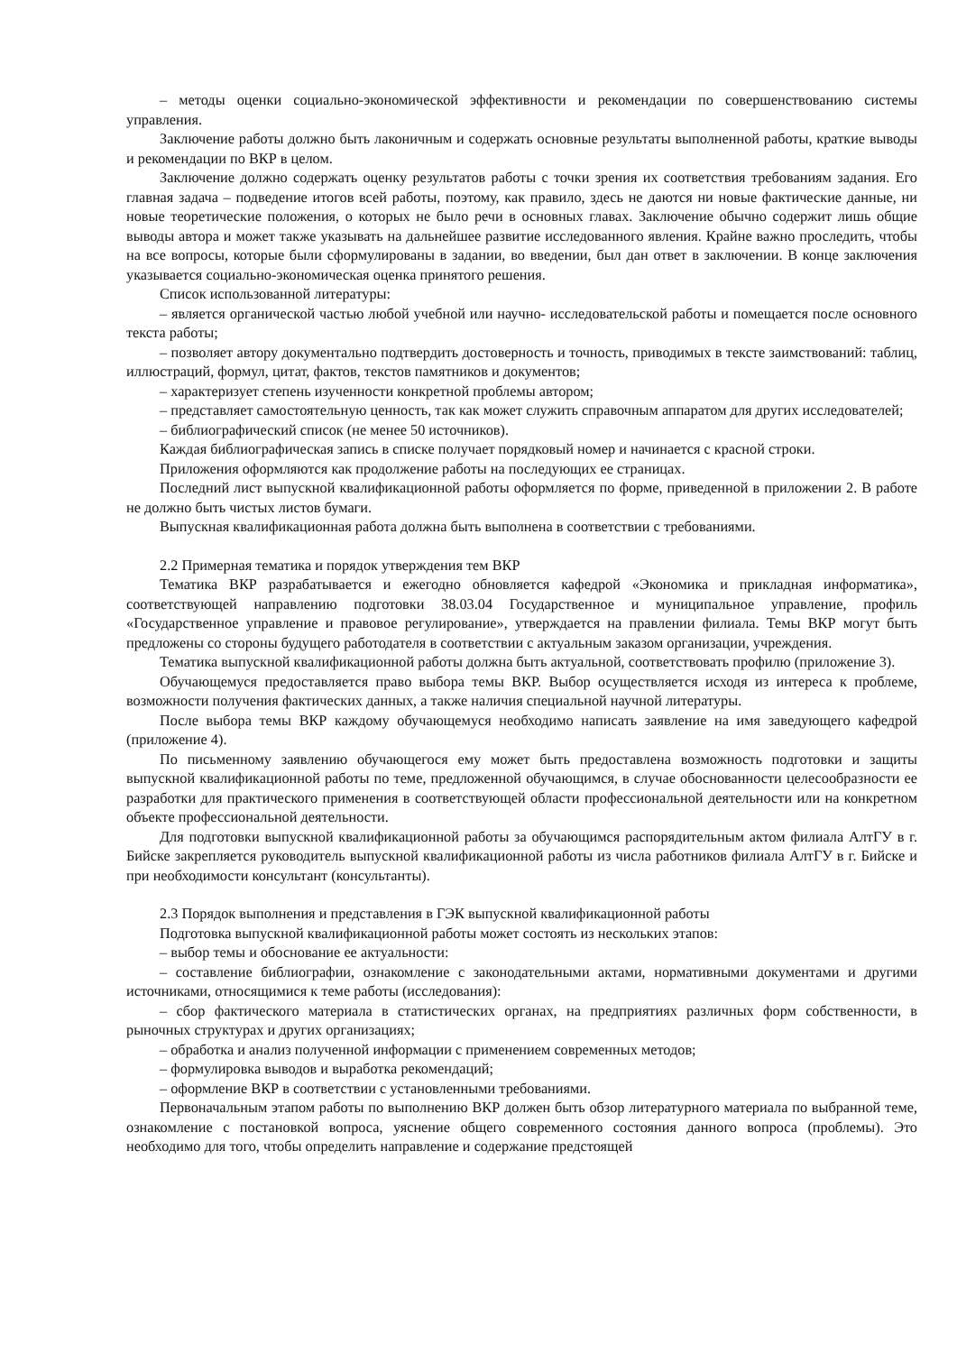– методы оценки социально-экономической эффективности и рекомендации по совершенствованию системы управления.
Заключение работы должно быть лаконичным и содержать основные результаты выполненной работы, краткие выводы и рекомендации по ВКР в целом.
Заключение должно содержать оценку результатов работы с точки зрения их соответствия требованиям задания. Его главная задача – подведение итогов всей работы, поэтому, как правило, здесь не даются ни новые фактические данные, ни новые теоретические положения, о которых не было речи в основных главах. Заключение обычно содержит лишь общие выводы автора и может также указывать на дальнейшее развитие исследованного явления. Крайне важно проследить, чтобы на все вопросы, которые были сформулированы в задании, во введении, был дан ответ в заключении. В конце заключения указывается социально-экономическая оценка принятого решения.
Список использованной литературы:
– является органической частью любой учебной или научно- исследовательской работы и помещается после основного текста работы;
– позволяет автору документально подтвердить достоверность и точность, приводимых в тексте заимствований: таблиц, иллюстраций, формул, цитат, фактов, текстов памятников и документов;
– характеризует степень изученности конкретной проблемы автором;
– представляет самостоятельную ценность, так как может служить справочным аппаратом для других исследователей;
– библиографический список (не менее 50 источников).
Каждая библиографическая запись в списке получает порядковый номер и начинается с красной строки.
Приложения оформляются как продолжение работы на последующих ее страницах.
Последний лист выпускной квалификационной работы оформляется по форме, приведенной в приложении 2. В работе не должно быть чистых листов бумаги.
Выпускная квалификационная работа должна быть выполнена в соответствии с требованиями.
2.2 Примерная тематика и порядок утверждения тем ВКР
Тематика ВКР разрабатывается и ежегодно обновляется кафедрой «Экономика и прикладная информатика», соответствующей направлению подготовки 38.03.04 Государственное и муниципальное управление, профиль «Государственное управление и правовое регулирование», утверждается на правлении филиала. Темы ВКР могут быть предложены со стороны будущего работодателя в соответствии с актуальным заказом организации, учреждения.
Тематика выпускной квалификационной работы должна быть актуальной, соответствовать профилю (приложение 3).
Обучающемуся предоставляется право выбора темы ВКР. Выбор осуществляется исходя из интереса к проблеме, возможности получения фактических данных, а также наличия специальной научной литературы.
После выбора темы ВКР каждому обучающемуся необходимо написать заявление на имя заведующего кафедрой (приложение 4).
По письменному заявлению обучающегося ему может быть предоставлена возможность подготовки и защиты выпускной квалификационной работы по теме, предложенной обучающимся, в случае обоснованности целесообразности ее разработки для практического применения в соответствующей области профессиональной деятельности или на конкретном объекте профессиональной деятельности.
Для подготовки выпускной квалификационной работы за обучающимся распорядительным актом филиала АлтГУ в г. Бийске закрепляется руководитель выпускной квалификационной работы из числа работников филиала АлтГУ в г. Бийске и при необходимости консультант (консультанты).
2.3 Порядок выполнения и представления в ГЭК выпускной квалификационной работы
Подготовка выпускной квалификационной работы может состоять из нескольких этапов:
– выбор темы и обоснование ее актуальности:
– составление библиографии, ознакомление с законодательными актами, нормативными документами и другими источниками, относящимися к теме работы (исследования):
– сбор фактического материала в статистических органах, на предприятиях различных форм собственности, в рыночных структурах и других организациях;
– обработка и анализ полученной информации с применением современных методов;
– формулировка выводов и выработка рекомендаций;
– оформление ВКР в соответствии с установленными требованиями.
Первоначальным этапом работы по выполнению ВКР должен быть обзор литературного материала по выбранной теме, ознакомление с постановкой вопроса, уяснение общего современного состояния данного вопроса (проблемы). Это необходимо для того, чтобы определить направление и содержание предстоящей